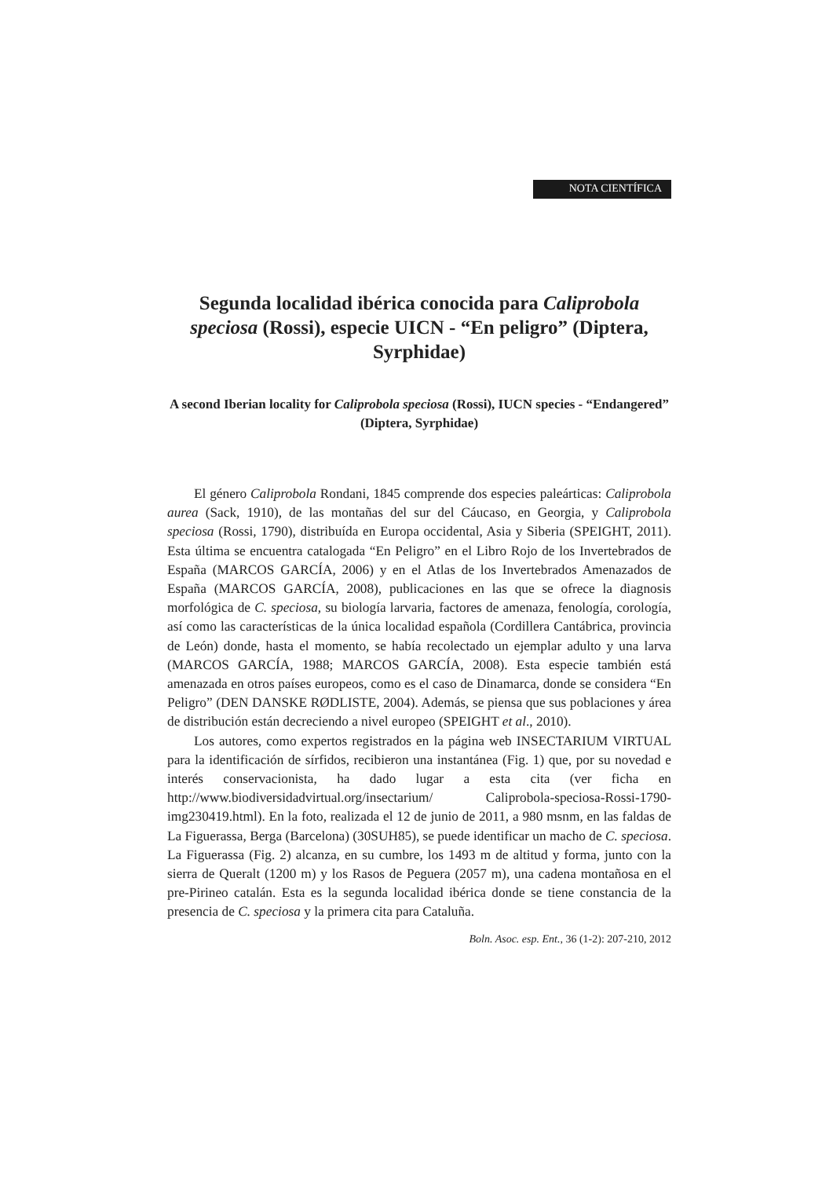NOTA CIENTÍFICA
Segunda localidad ibérica conocida para Caliprobola speciosa (Rossi), especie UICN - “En peligro” (Diptera, Syrphidae)
A second Iberian locality for Caliprobola speciosa (Rossi), IUCN species - “Endangered” (Diptera, Syrphidae)
El género Caliprobola Rondani, 1845 comprende dos especies paleárticas: Caliprobola aurea (Sack, 1910), de las montañas del sur del Cáucaso, en Georgia, y Caliprobola speciosa (Rossi, 1790), distribuída en Europa occidental, Asia y Siberia (SPEIGHT, 2011). Esta última se encuentra catalogada “En Peligro” en el Libro Rojo de los Invertebrados de España (MARCOS GARCÍA, 2006) y en el Atlas de los Invertebrados Amenazados de España (MARCOS GARCÍA, 2008), publicaciones en las que se ofrece la diagnosis morfológica de C. speciosa, su biología larvaria, factores de amenaza, fenología, corología, así como las características de la única localidad española (Cordillera Cantábrica, provincia de León) donde, hasta el momento, se había recolectado un ejemplar adulto y una larva (MARCOS GARCÍA, 1988; MARCOS GARCÍA, 2008). Esta especie también está amenazada en otros países europeos, como es el caso de Dinamarca, donde se considera “En Peligro” (DEN DANSKE RØDLISTE, 2004). Además, se piensa que sus poblaciones y área de distribución están decreciendo a nivel europeo (SPEIGHT et al., 2010).
Los autores, como expertos registrados en la página web INSECTARIUM VIRTUAL para la identificación de sírfidos, recibieron una instantánea (Fig. 1) que, por su novedad e interés conservacionista, ha dado lugar a esta cita (ver ficha en http://www.biodiversidadvirtual.org/insectarium/ Caliprobola-speciosa-Rossi-1790-img230419.html). En la foto, realizada el 12 de junio de 2011, a 980 msnm, en las faldas de La Figuerassa, Berga (Barcelona) (30SUH85), se puede identificar un macho de C. speciosa. La Figuerassa (Fig. 2) alcanza, en su cumbre, los 1493 m de altitud y forma, junto con la sierra de Queralt (1200 m) y los Rasos de Peguera (2057 m), una cadena montañosa en el pre-Pirineo catalán. Esta es la segunda localidad ibérica donde se tiene constancia de la presencia de C. speciosa y la primera cita para Cataluña.
Boln. Asoc. esp. Ent., 36 (1-2): 207-210, 2012